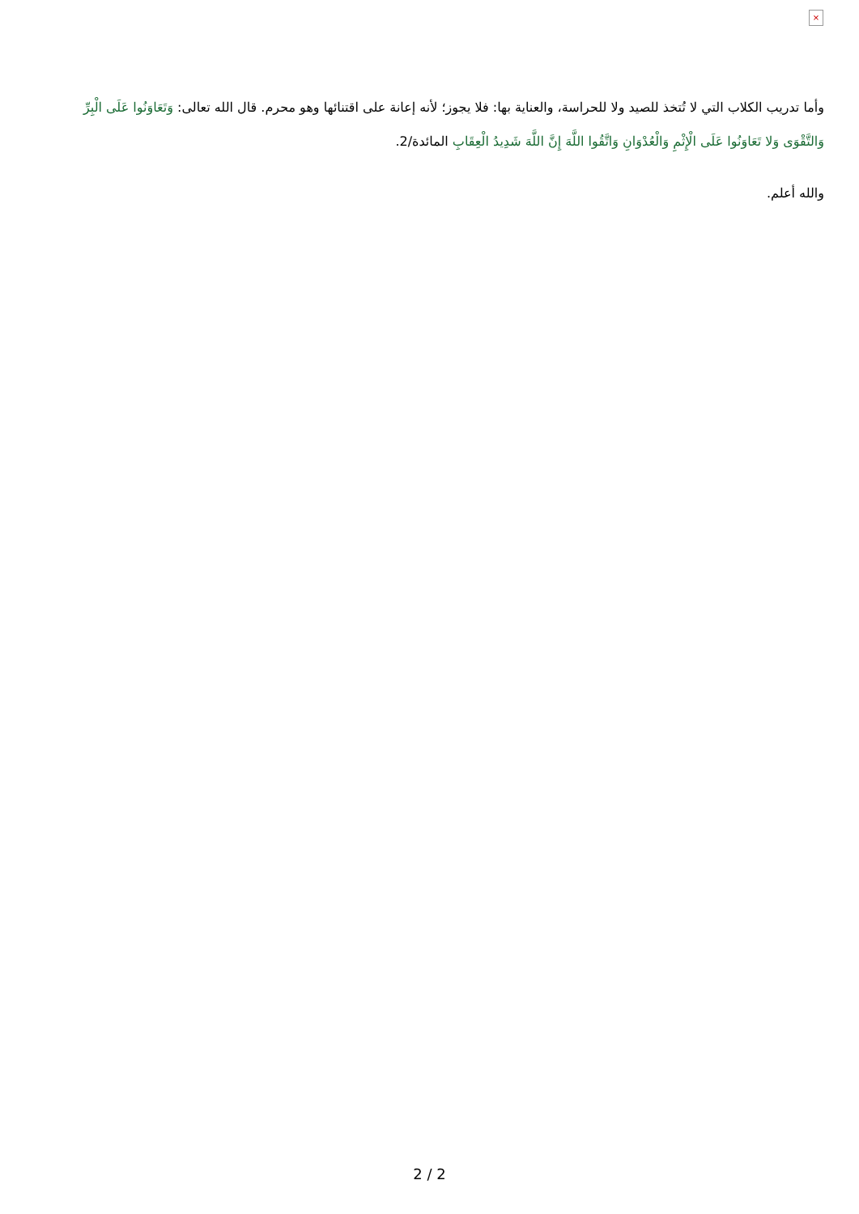×
وأما تدريب الكلاب التي لا تُتخذ للصيد ولا للحراسة، والعناية بها: فلا يجوز؛ لأنه إعانة على اقتنائها وهو محرم. قال الله تعالى: وَتَعَاوَنُوا عَلَى الْبِرِّ وَالتَّقْوَى وَلا تَعَاوَنُوا عَلَى الْإِثْمِ وَالْعُدْوَانِ وَاتَّقُوا اللَّهَ إِنَّ اللَّهَ شَدِيدُ الْعِقَابِ المائدة/2.
والله أعلم.
2 / 2